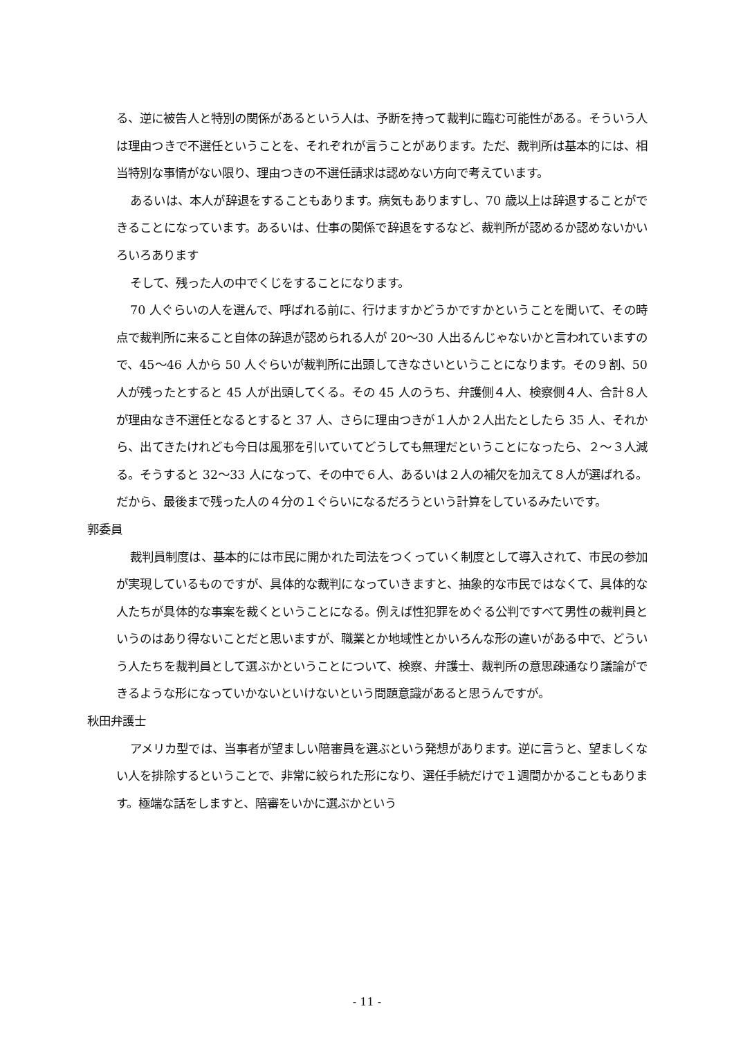る、逆に被告人と特別の関係があるという人は、予断を持って裁判に臨む可能性がある。そういう人は理由つきで不選任ということを、それぞれが言うことがあります。ただ、裁判所は基本的には、相当特別な事情がない限り、理由つきの不選任請求は認めない方向で考えています。
あるいは、本人が辞退をすることもあります。病気もありますし、70 歳以上は辞退することができることになっています。あるいは、仕事の関係で辞退をするなど、裁判所が認めるか認めないかいろいろあります
そして、残った人の中でくじをすることになります。
70 人ぐらいの人を選んで、呼ばれる前に、行けますかどうかですかということを聞いて、その時点で裁判所に来ること自体の辞退が認められる人が 20～30 人出るんじゃないかと言われていますので、45～46 人から 50 人ぐらいが裁判所に出頭してきなさいということになります。その９割、50 人が残ったとすると 45 人が出頭してくる。その 45 人のうち、弁護側４人、検察側４人、合計８人が理由なき不選任となるとすると 37 人、さらに理由つきが１人か２人出たとしたら 35 人、それから、出てきたけれども今日は風邪を引いていてどうしても無理だということになったら、２～３人減る。そうすると 32～33 人になって、その中で６人、あるいは２人の補欠を加えて８人が選ばれる。だから、最後まで残った人の４分の１ぐらいになるだろうという計算をしているみたいです。
郭委員
裁判員制度は、基本的には市民に開かれた司法をつくっていく制度として導入されて、市民の参加が実現しているものですが、具体的な裁判になっていきますと、抽象的な市民ではなくて、具体的な人たちが具体的な事案を裁くということになる。例えば性犯罪をめぐる公判ですべて男性の裁判員というのはあり得ないことだと思いますが、職業とか地域性とかいろんな形の違いがある中で、どういう人たちを裁判員として選ぶかということについて、検察、弁護士、裁判所の意思疎通なり議論ができるような形になっていかないといけないという問題意識があると思うんですが。
秋田弁護士
アメリカ型では、当事者が望ましい陪審員を選ぶという発想があります。逆に言うと、望ましくない人を排除するということで、非常に絞られた形になり、選任手続だけで１週間かかることもあります。極端な話をしますと、陪審をいかに選ぶかという
- 11 -